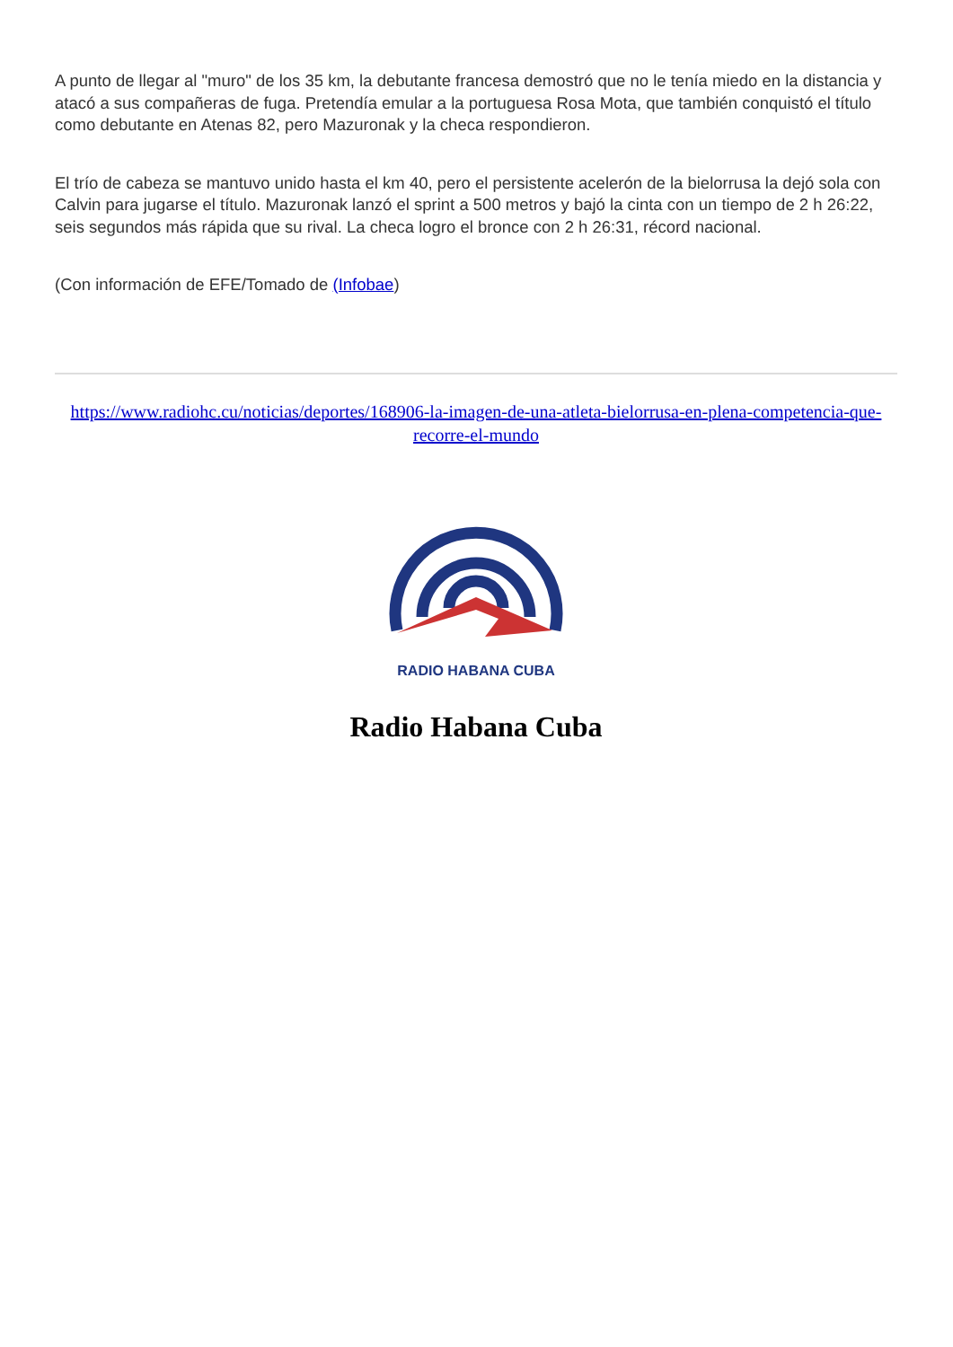A punto de llegar al "muro" de los 35 km, la debutante francesa demostró que no le tenía miedo en la distancia y atacó a sus compañeras de fuga. Pretendía emular a la portuguesa Rosa Mota, que también conquistó el título como debutante en Atenas 82, pero Mazuronak y la checa respondieron.
El trío de cabeza se mantuvo unido hasta el km 40, pero el persistente acelerón de la bielorrusa la dejó sola con Calvin para jugarse el título. Mazuronak lanzó el sprint a 500 metros y bajó la cinta con un tiempo de 2 h 26:22, seis segundos más rápida que su rival. La checa logro el bronce con 2 h 26:31, récord nacional.
(Con información de EFE/Tomado de (Infobae)
https://www.radiohc.cu/noticias/deportes/168906-la-imagen-de-una-atleta-bielorrusa-en-plena-competencia-que-recorre-el-mundo
RADIO HABANA CUBA
Radio Habana Cuba